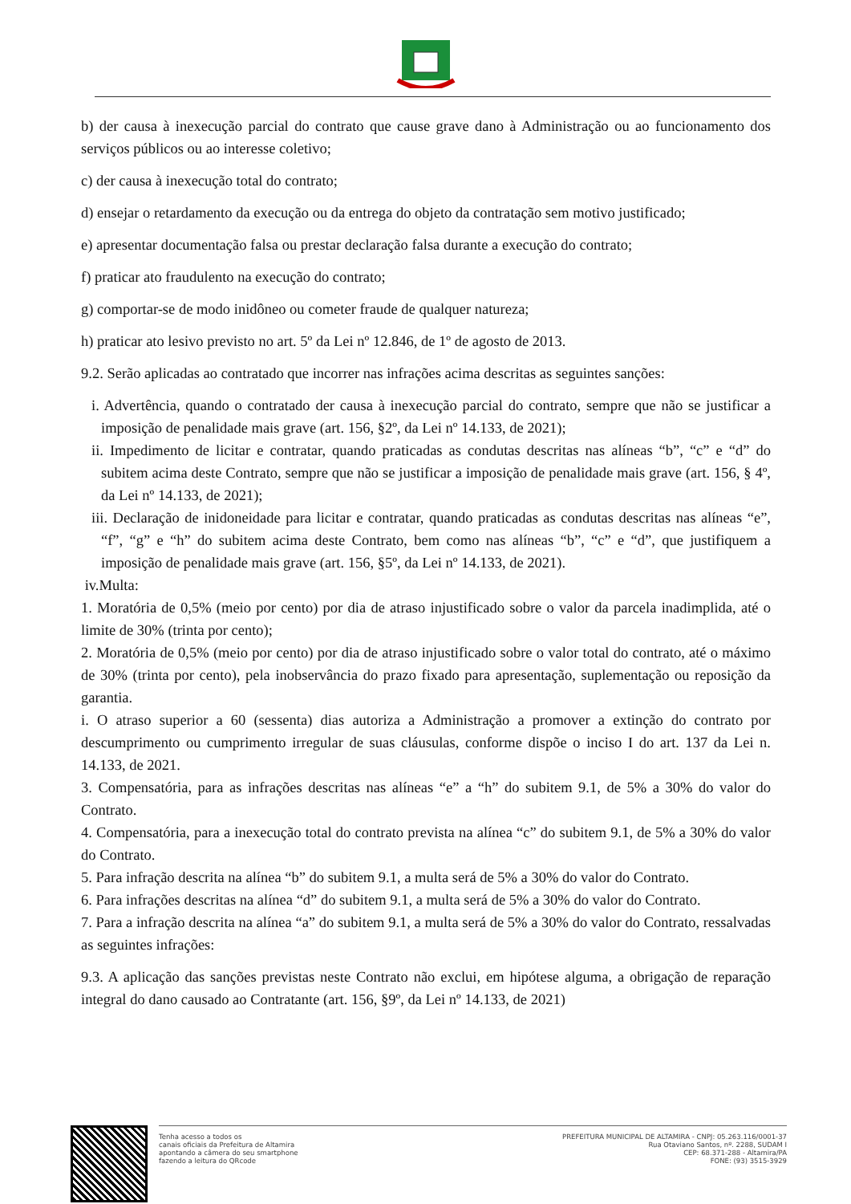b) der causa à inexecução parcial do contrato que cause grave dano à Administração ou ao funcionamento dos serviços públicos ou ao interesse coletivo;
c) der causa à inexecução total do contrato;
d) ensejar o retardamento da execução ou da entrega do objeto da contratação sem motivo justificado;
e) apresentar documentação falsa ou prestar declaração falsa durante a execução do contrato;
f) praticar ato fraudulento na execução do contrato;
g) comportar-se de modo inidôneo ou cometer fraude de qualquer natureza;
h) praticar ato lesivo previsto no art. 5º da Lei nº 12.846, de 1º de agosto de 2013.
9.2. Serão aplicadas ao contratado que incorrer nas infrações acima descritas as seguintes sanções:
i. Advertência, quando o contratado der causa à inexecução parcial do contrato, sempre que não se justificar a imposição de penalidade mais grave (art. 156, §2º, da Lei nº 14.133, de 2021);
ii. Impedimento de licitar e contratar, quando praticadas as condutas descritas nas alíneas “b”, “c” e “d” do subitem acima deste Contrato, sempre que não se justificar a imposição de penalidade mais grave (art. 156, § 4º, da Lei nº 14.133, de 2021);
iii. Declaração de inidoneidade para licitar e contratar, quando praticadas as condutas descritas nas alíneas “e”, “f”, “g” e “h” do subitem acima deste Contrato, bem como nas alíneas “b”, “c” e “d”, que justifiquem a imposição de penalidade mais grave (art. 156, §5º, da Lei nº 14.133, de 2021).
iv.Multa:
1. Moratória de 0,5% (meio por cento) por dia de atraso injustificado sobre o valor da parcela inadimplida, até o limite de 30% (trinta por cento);
2. Moratória de 0,5% (meio por cento) por dia de atraso injustificado sobre o valor total do contrato, até o máximo de 30% (trinta por cento), pela inobservância do prazo fixado para apresentação, suplementação ou reposição da garantia.
i. O atraso superior a 60 (sessenta) dias autoriza a Administração a promover a extinção do contrato por descumprimento ou cumprimento irregular de suas cláusulas, conforme dispõe o inciso I do art. 137 da Lei n. 14.133, de 2021.
3. Compensatória, para as infrações descritas nas alíneas “e” a “h” do subitem 9.1, de 5% a 30% do valor do Contrato.
4. Compensatória, para a inexecução total do contrato prevista na alínea “c” do subitem 9.1, de 5% a 30% do valor do Contrato.
5. Para infração descrita na alínea “b” do subitem 9.1, a multa será de 5% a 30% do valor do Contrato.
6. Para infrações descritas na alínea “d” do subitem 9.1, a multa será de 5% a 30% do valor do Contrato.
7. Para a infração descrita na alínea “a” do subitem 9.1, a multa será de 5% a 30% do valor do Contrato, ressalvadas as seguintes infrações:
9.3. A aplicação das sanções previstas neste Contrato não exclui, em hipótese alguma, a obrigação de reparação integral do dano causado ao Contratante (art. 156, §9º, da Lei nº 14.133, de 2021)
Tenha acesso a todos os
canais oficiais da Prefeitura de Altamira
apontando a câmera do seu smartphone
fazendo a leitura do QRcode
PREFEITURA MUNICIPAL DE ALTAMIRA - CNPJ: 05.263.116/0001-37
Rua Otaviano Santos, nº. 2288, SUDAM I
CEP: 68.371-288 - Altamira/PA
FONE: (93) 3515-3929